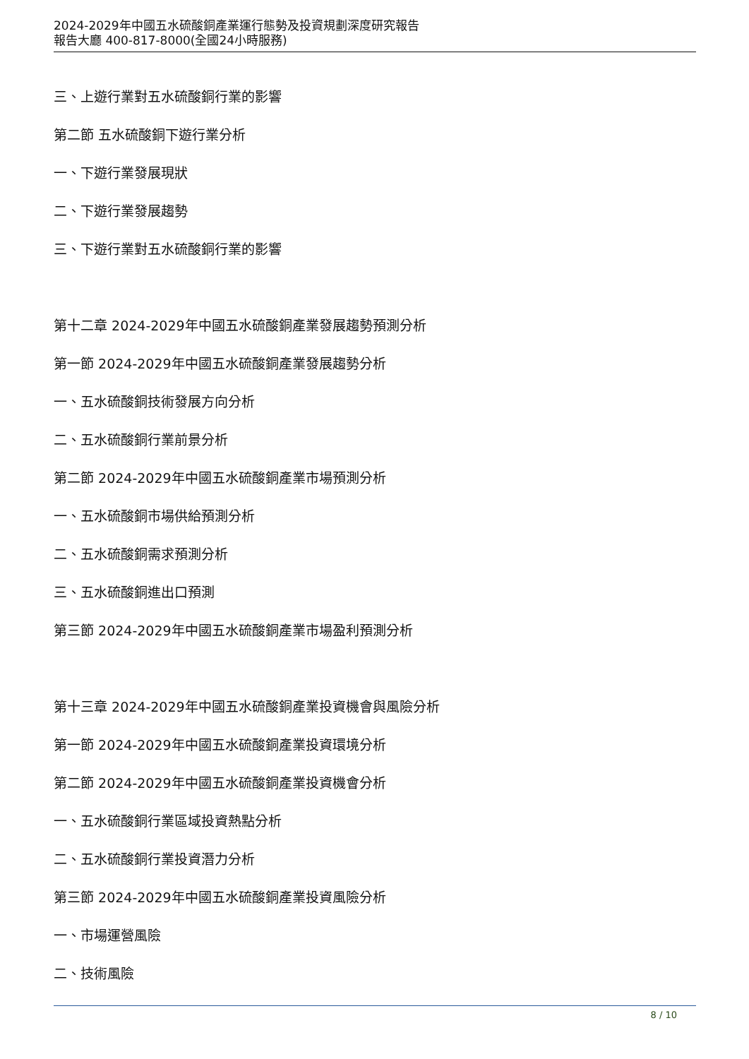2024-2029年中國五水硫酸銅產業運行態勢及投資規劃深度研究報告
報告大廳 400-817-8000(全國24小時服務)
三、上遊行業對五水硫酸銅行業的影響
第二節 五水硫酸銅下遊行業分析
一、下遊行業發展現狀
二、下遊行業發展趨勢
三、下遊行業對五水硫酸銅行業的影響
第十二章 2024-2029年中國五水硫酸銅產業發展趨勢預測分析
第一節 2024-2029年中國五水硫酸銅產業發展趨勢分析
一、五水硫酸銅技術發展方向分析
二、五水硫酸銅行業前景分析
第二節 2024-2029年中國五水硫酸銅產業市場預測分析
一、五水硫酸銅市場供給預測分析
二、五水硫酸銅需求預測分析
三、五水硫酸銅進出口預測
第三節 2024-2029年中國五水硫酸銅產業市場盈利預測分析
第十三章 2024-2029年中國五水硫酸銅產業投資機會與風險分析
第一節 2024-2029年中國五水硫酸銅產業投資環境分析
第二節 2024-2029年中國五水硫酸銅產業投資機會分析
一、五水硫酸銅行業區域投資熱點分析
二、五水硫酸銅行業投資潛力分析
第三節 2024-2029年中國五水硫酸銅產業投資風險分析
一、市場運營風險
二、技術風險
8 / 10